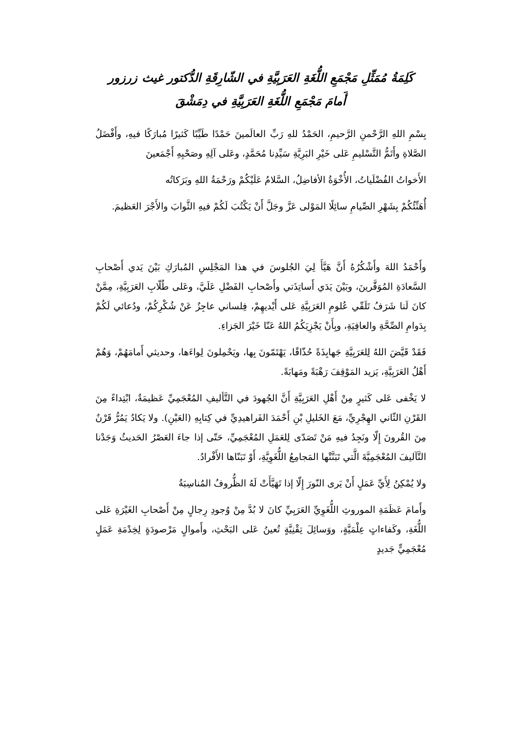كَلِمَةُ مُمَثِّلِ مَجْمَعِ اللُّغَةِ العَرَبِيَّةِ في الشّارِقَةِ الدُّكتور غيث زرزور
أَمامَ مَجْمَعِ اللُّغَةِ العَرَبِيَّةِ في دِمَشْقَ
بِسْمِ اللهِ الرَّحْمنِ الرَّحيمِ، الحَمْدُ للهِ رَبِّ العالَمينَ حَمْدًا طَيِّبًا كَثيرًا مُبارَكًا فيهِ، وأَفْضَلُ الصَّلاةِ وأَتَمُّ التَّسْليمِ عَلى خَيْرِ البَرِيَّةِ سَيِّدِنا مُحَمَّدٍ، وعَلى آلِهِ وصَحْبِهِ أَجْمَعينَ
الأَخواتُ الفُضْلَياتُ، الأُخْوَةُ الأفاضِلُ، السَّلامُ عَلَيْكُمْ ورَحْمَةُ اللهِ وبَرَكاتُه
أُهَنِّئُكُمْ بِشَهْرِ الصِّيامِ سائِلًا المَوْلى عَزَّ وجَلَّ أَنْ يَكْتُبَ لَكُمْ فيهِ الثَّوابَ والأَجْرَ العَظيمَ.
وأَحْمَدُ اللهَ وأَشْكُرُهُ أَنَّ هَيَّأَ لِيَ الجُلوسَ في هذا المَجْلِسِ المُبارَكِ بَيْنَ يَدي أَصْحابِ السَّعادَةِ المُوَقَّرينَ، وبَيْنَ يَدَي أَساتِذَتي وأَصْحابِ الفَضْلِ عَلَيَّ، وعَلى طُلّابِ العَرَبِيَّةِ، مِمَّنْ كانَ لَنا شَرَفُ تَلَقّي عُلومِ العَرَبِيَّةِ عَلى أَيْديهِمْ، فِلساني عاجِزٌ عَنْ شُكْرِكُمْ، ودُعائي لَكُمْ بِدَوامِ الصِّحَّةِ والعافِيَةِ، وبِأَنْ يَجْزِيَكُمُ اللهُ عَنّا خَيْرَ الجَزاءِ.
فَقَدْ قَيَّضَ اللهُ لِلعَرَبِيَّةِ جَهابِذَةً حُذّاقًا، يَهْتَمّونَ بِها، ويَحْمِلونَ لِواءَها، وحديثي أَمامَهُمْ، وَهُمْ أَهْلُ العَرَبِيَّةِ، يَزيد المَوْقِفَ رَهْبَةً ومَهابَةً.
لا يَخْفى عَلى كَثيرٍ مِنْ أَهْلِ العَرَبِيَّةِ أَنَّ الجُهودَ في التَّأليفِ المُعْجَمِيِّ عَظيمَةٌ، ابْتِداءً مِنَ القَرْنِ الثّاني الهِجْرِيِّ، مَعَ الخَليلِ بْنِ أَحْمَدَ الفَراهيدِيِّ في كِتابِهِ (العَيْنِ). ولا يَكادُ يَمُرُّ قَرْنٌ مِنَ القُرونَ إِلّا ونَجِدُ فيهِ مَنْ تَصَدّى لِلعَمَلِ المُعْجَمِيِّ، حَتّى إذا جاءَ العَصْرُ الحَديثُ وَجَدْنا التَّآليفَ المُعْجَمِيَّةَ الَّتي تَبَنَّتْها المَجامِعُ اللُّغَوِيَّةِ، أَوْ تَبَنّاها الأَفْرادُ.
ولا يُمْكِنُ لِأَيِّ عَمَلٍ أَنْ يَرى النّورَ إِلّا إذا تَهَيَّأَتْ لَهُ الظُّروفُ المُناسِبَةُ
وأَمامَ عَظَمَةِ الموروثِ اللُّغَوِيِّ العَرَبِيِّ كانَ لا بُدَّ مِنْ وُجودِ رِجالٍ مِنْ أَصْحابِ الغَيْرَةِ عَلى اللُّغَةِ، وكَفاءاتٍ عِلْمَيَّةٍ، ووَسائِلَ تِقْنِيَّةٍ تُعينُ عَلى البَحْثِ، وأَموالٍ مَرْصودَةٍ لِخِدْمَةِ عَمَلٍ مُعْجَمِيٍّ جَديدٍ